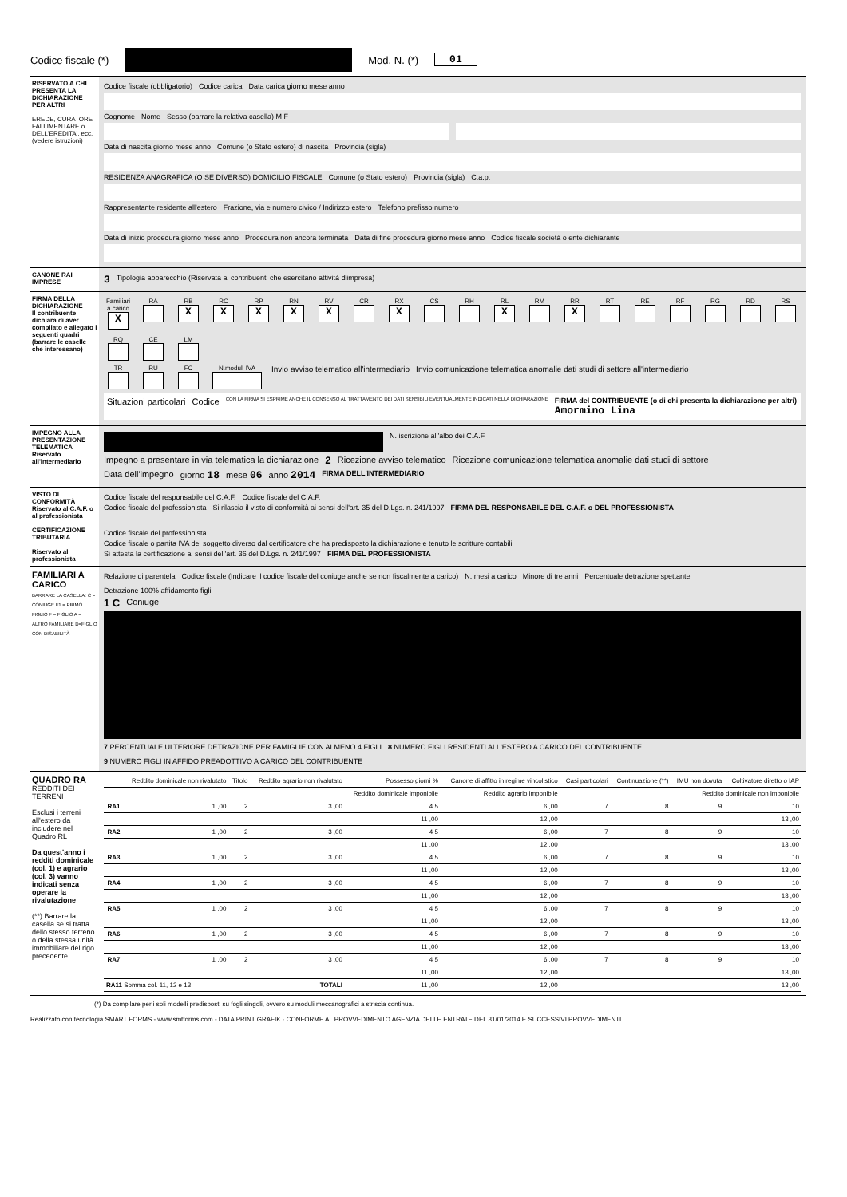Codice fiscale (*) Mod. N. (*) 01
RISERVATO A CHI PRESENTA LA DICHIARAZIONE PER ALTRI
EREDE, CURATORE FALLIMENTARE o DELL'EREDITA', ecc. (vedere istruzioni)
Codice fiscale (obbligatorio) Codice carica Data carica giorno mese anno
Cognome Nome Sesso (barrare la relativa casella) M F
Data di nascita giorno mese anno Comune (o Stato estero) di nascita Provincia (sigla)
RESIDENZA ANAGRAFICA (O SE DIVERSO) DOMICILIO FISCALE Comune (o Stato estero) Provincia (sigla) C.a.p.
Rappresentante residente all'estero Frazione, via e numero civico / Indirizzo estero Telefono prefisso numero
Data di inizio procedura giorno mese anno Procedura non ancora terminata Data di fine procedura giorno mese anno Codice fiscale società o ente dichiarante
CANONE RAI IMPRESE
3 Tipologia apparecchio (Riservata ai contribuenti che esercitano attività d'impresa)
FIRMA DELLA DICHIARAZIONE
Il contribuente dichiara di aver compilato e allegato i seguenti quadri (barrare le caselle che interessano)
Familiari a carico
X RA
RB
X RC
X RP
X RN
X RV
X CR
RX
X CS
RH
RL
X RM
RR
X RT
RE
RF
RG
RD
RS
RQ
CE
LM
TR
RU
FC
N.moduli IVA
Invio avviso telematico all'intermediario Invio comunicazione telematica anomalie dati studi di settore all'intermediario
Situazioni particolari Codice CON LA FIRMA SI ESPRIME ANCHE IL CONSENSO AL TRATTAMENTO DEI DATI SENSIBILI EVENTUALMENTE INDICATI NELLA DICHIARAZIONE FIRMA del CONTRIBUENTE (o di chi presenta la dichiarazione per altri)
Amormino Lina
IMPEGNO ALLA PRESENTAZIONE TELEMATICA
Riservato all'intermediario
N. iscrizione all'albo dei C.A.F.
Impegno a presentare in via telematica la dichiarazione 2 Ricezione avviso telematico Ricezione comunicazione telematica anomalie dati studi di settore
Data dell'impegno giorno 18 mese 06 anno 2014 FIRMA DELL'INTERMEDIARIO
VISTO DI CONFORMITÀ
Riservato al C.A.F. o al professionista
Codice fiscale del responsabile del C.A.F. Codice fiscale del C.A.F.
Codice fiscale del professionista Si rilascia il visto di conformità ai sensi dell'art. 35 del D.Lgs. n. 241/1997 FIRMA DEL RESPONSABILE DEL C.A.F. o DEL PROFESSIONISTA
CERTIFICAZIONE TRIBUTARIA
Riservato al professionista
Codice fiscale del professionista
Codice fiscale o partita IVA del soggetto diverso dal certificatore che ha predisposto la dichiarazione e tenuto le scritture contabili
Si attesta la certificazione ai sensi dell'art. 36 del D.Lgs. n. 241/1997 FIRMA DEL PROFESSIONISTA
FAMILIARI A CARICO
BARRARE LA CASELLA: C = CONIUGE F1 = PRIMO FIGLIO F = FIGLIO A = ALTRO FAMILIARE D=FIGLIO CON DISABILITÀ
Relazione di parentela Codice fiscale (Indicare il codice fiscale del coniuge anche se non fiscalmente a carico) N. mesi a carico Minore di tre anni Percentuale detrazione spettante Detrazione 100% affidamento figli
1 C Coniuge
7 PERCENTUALE ULTERIORE DETRAZIONE PER FAMIGLIE CON ALMENO 4 FIGLI 8 NUMERO FIGLI RESIDENTI ALL'ESTERO A CARICO DEL CONTRIBUENTE 9 NUMERO FIGLI IN AFFIDO PREADOTTIVO A CARICO DEL CONTRIBUENTE
QUADRO RA
REDDITI DEI TERRENI
Esclusi i terreni all'estero da includere nel Quadro RL
Da quest'anno i redditi dominicale (col. 1) e agrario (col. 3) vanno indicati senza operare la rivalutazione
(**) Barrare la casella se si tratta dello stesso terreno o della stessa unità immobiliare del rigo precedente.
| | Reddito dominicale non rivalutato | Titolo | Reddito agrario non rivalutato | Possesso giorni % | Canone di affitto in regime vincolistico | Casi particolari | Continuazione (**) | IMU non dovuta | Coltivatore diretto o IAP |
| --- | --- | --- | --- | --- | --- | --- | --- | --- | --- |
| | | | | Reddito dominicale imponibile | Reddito agrario imponibile | Reddito dominicale non imponibile | | | |
| RA1 | 1 ,00 | 2 | 3 ,00 | 4 5 | 6 ,00 | 7 | 8 | 9 | 10 |
| | | | | 11 ,00 | 12 ,00 | 13 ,00 | | | |
| RA2 | 1 ,00 | 2 | 3 ,00 | 4 5 | 6 ,00 | 7 | 8 | 9 | 10 |
| | | | | 11 ,00 | 12 ,00 | 13 ,00 | | | |
| RA3 | 1 ,00 | 2 | 3 ,00 | 4 5 | 6 ,00 | 7 | 8 | 9 | 10 |
| | | | | 11 ,00 | 12 ,00 | 13 ,00 | | | |
| RA4 | 1 ,00 | 2 | 3 ,00 | 4 5 | 6 ,00 | 7 | 8 | 9 | 10 |
| | | | | 11 ,00 | 12 ,00 | 13 ,00 | | | |
| RA5 | 1 ,00 | 2 | 3 ,00 | 4 5 | 6 ,00 | 7 | 8 | 9 | 10 |
| | | | | 11 ,00 | 12 ,00 | 13 ,00 | | | |
| RA6 | 1 ,00 | 2 | 3 ,00 | 4 5 | 6 ,00 | 7 | 8 | 9 | 10 |
| | | | | 11 ,00 | 12 ,00 | 13 ,00 | | | |
| RA7 | 1 ,00 | 2 | 3 ,00 | 4 5 | 6 ,00 | 7 | 8 | 9 | 10 |
| | | | | 11 ,00 | 12 ,00 | 13 ,00 | | | |
| RA11 Somma col. 11, 12 e 13 | | | TOTALI | 11 ,00 | 12 ,00 | 13 ,00 | | | |
(*) Da compilare per i soli modelli predisposti su fogli singoli, ovvero su moduli meccanografici a striscia continua.
Realizzato con tecnologia SMART FORMS - www.smtforms.com - DATA PRINT GRAFIK · CONFORME AL PROVVEDIMENTO AGENZIA DELLE ENTRATE DEL 31/01/2014 E SUCCESSIVI PROVVEDIMENTI